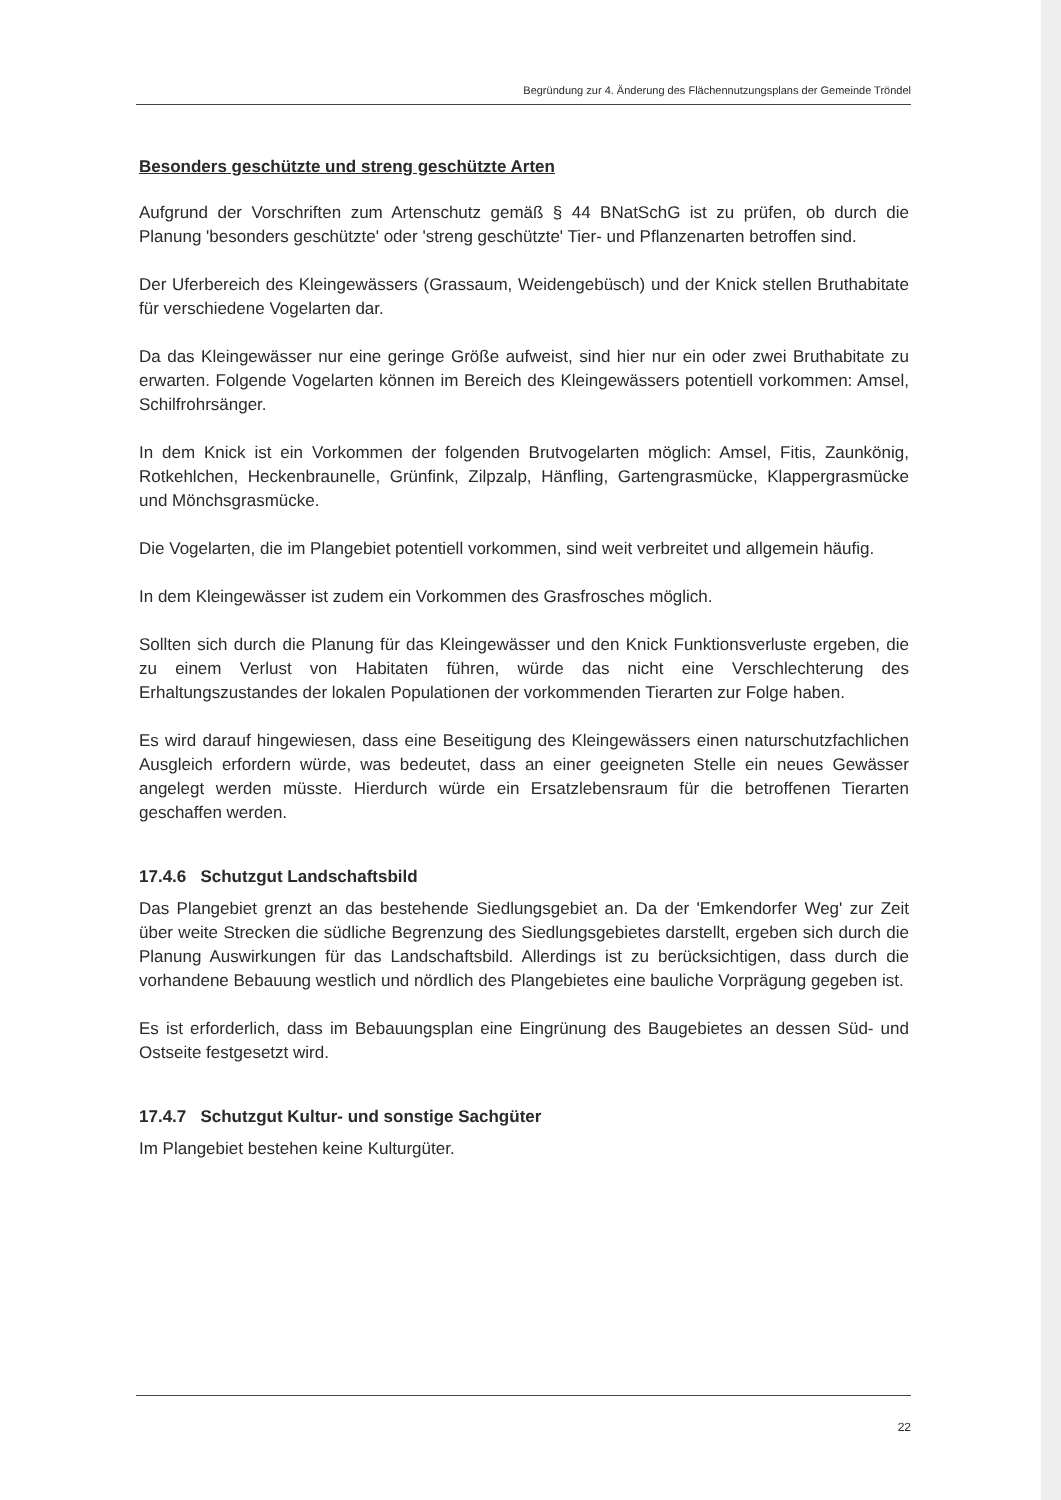Begründung zur 4. Änderung des Flächennutzungsplans der Gemeinde Tröndel
Besonders geschützte und streng geschützte Arten
Aufgrund der Vorschriften zum Artenschutz gemäß § 44 BNatSchG ist zu prüfen, ob durch die Planung 'besonders geschützte' oder 'streng geschützte' Tier- und Pflanzenarten betroffen sind.
Der Uferbereich des Kleingewässers (Grassaum, Weidengebüsch) und der Knick stellen Bruthabitate für verschiedene Vogelarten dar.
Da das Kleingewässer nur eine geringe Größe aufweist, sind hier nur ein oder zwei Bruthabitate zu erwarten. Folgende Vogelarten können im Bereich des Kleingewässers potentiell vorkommen: Amsel, Schilfrohrsänger.
In dem Knick ist ein Vorkommen der folgenden Brutvogelarten möglich: Amsel, Fitis, Zaunkönig, Rotkehlchen, Heckenbraunelle, Grünfink, Zilpzalp, Hänfling, Gartengrasmücke, Klappergrasmücke und Mönchsgrasmücke.
Die Vogelarten, die im Plangebiet potentiell vorkommen, sind weit verbreitet und allgemein häufig.
In dem Kleingewässer ist zudem ein Vorkommen des Grasfrosches möglich.
Sollten sich durch die Planung für das Kleingewässer und den Knick Funktionsverluste ergeben, die zu einem Verlust von Habitaten führen, würde das nicht eine Verschlechterung des Erhaltungszustandes der lokalen Populationen der vorkommenden Tierarten zur Folge haben.
Es wird darauf hingewiesen, dass eine Beseitigung des Kleingewässers einen naturschutzfachlichen Ausgleich erfordern würde, was bedeutet, dass an einer geeigneten Stelle ein neues Gewässer angelegt werden müsste. Hierdurch würde ein Ersatzlebensraum für die betroffenen Tierarten geschaffen werden.
17.4.6 Schutzgut Landschaftsbild
Das Plangebiet grenzt an das bestehende Siedlungsgebiet an. Da der 'Emkendorfer Weg' zur Zeit über weite Strecken die südliche Begrenzung des Siedlungsgebietes darstellt, ergeben sich durch die Planung Auswirkungen für das Landschaftsbild. Allerdings ist zu berücksichtigen, dass durch die vorhandene Bebauung westlich und nördlich des Plangebietes eine bauliche Vorprägung gegeben ist.
Es ist erforderlich, dass im Bebauungsplan eine Eingrünung des Baugebietes an dessen Süd- und Ostseite festgesetzt wird.
17.4.7 Schutzgut Kultur- und sonstige Sachgüter
Im Plangebiet bestehen keine Kulturgüter.
22